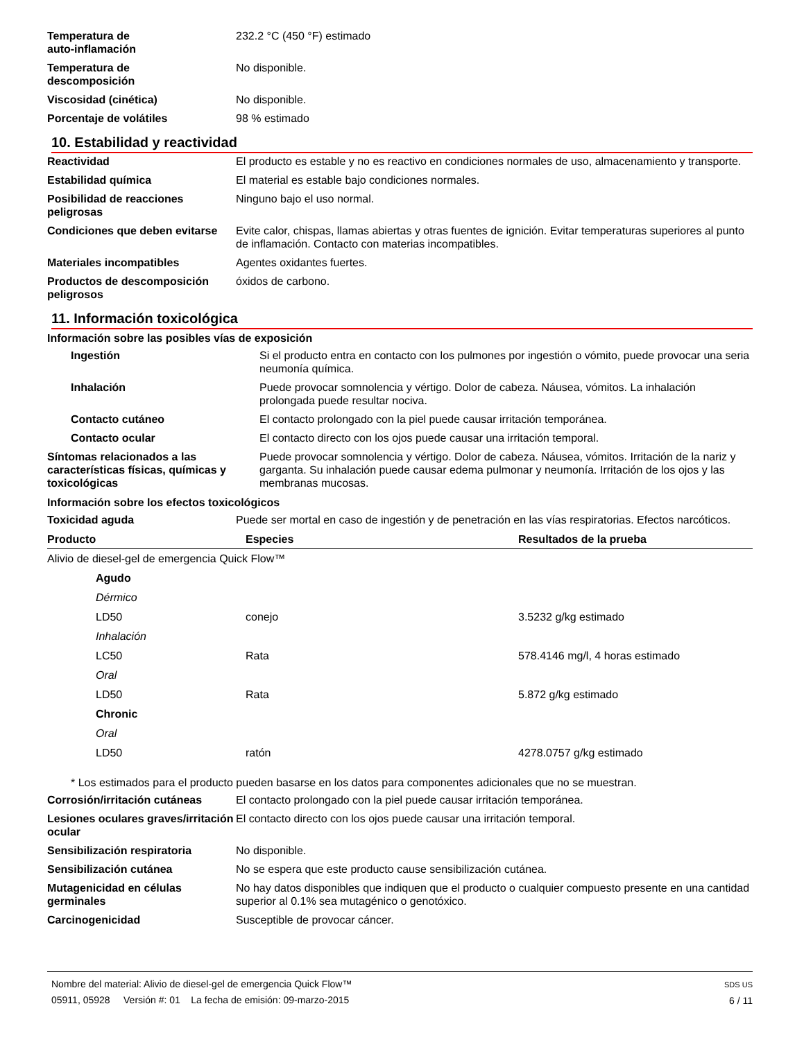| Temperatura de auto-inflamación | 232.2 °C (450 °F) estimado |
| Temperatura de descomposición | No disponible. |
| Viscosidad (cinética) | No disponible. |
| Porcentaje de volátiles | 98 % estimado |
10. Estabilidad y reactividad
| Reactividad | El producto es estable y no es reactivo en condiciones normales de uso, almacenamiento y transporte. |
| Estabilidad química | El material es estable bajo condiciones normales. |
| Posibilidad de reacciones peligrosas | Ninguno bajo el uso normal. |
| Condiciones que deben evitarse | Evite calor, chispas, llamas abiertas y otras fuentes de ignición. Evitar temperaturas superiores al punto de inflamación. Contacto con materias incompatibles. |
| Materiales incompatibles | Agentes oxidantes fuertes. |
| Productos de descomposición peligrosos | óxidos de carbono. |
11. Información toxicológica
Información sobre las posibles vías de exposición
| Ingestión | Si el producto entra en contacto con los pulmones por ingestión o vómito, puede provocar una seria neumonía química. |
| Inhalación | Puede provocar somnolencia y vértigo. Dolor de cabeza. Náusea, vómitos. La inhalación prolongada puede resultar nociva. |
| Contacto cutáneo | El contacto prolongado con la piel puede causar irritación temporánea. |
| Contacto ocular | El contacto directo con los ojos puede causar una irritación temporal. |
| Síntomas relacionados a las características físicas, químicas y toxicológicas | Puede provocar somnolencia y vértigo. Dolor de cabeza. Náusea, vómitos. Irritación de la nariz y garganta. Su inhalación puede causar edema pulmonar y neumonía. Irritación de los ojos y las membranas mucosas. |
Información sobre los efectos toxicológicos
| Toxicidad aguda | Puede ser mortal en caso de ingestión y de penetración en las vías respiratorias. Efectos narcóticos. |
| Producto | Especies | Resultados de la prueba |
| --- | --- | --- |
| Alivio de diesel-gel de emergencia Quick Flow™ | | |
| Agudo | | |
| Dérmico | | |
| LD50 | conejo | 3.5232 g/kg estimado |
| Inhalación | | |
| LC50 | Rata | 578.4146 mg/l, 4 horas estimado |
| Oral | | |
| LD50 | Rata | 5.872 g/kg estimado |
| Chronic | | |
| Oral | | |
| LD50 | ratón | 4278.0757 g/kg estimado |
* Los estimados para el producto pueden basarse en los datos para componentes adicionales que no se muestran.
| Corrosión/irritación cutáneas | El contacto prolongado con la piel puede causar irritación temporánea. |
| Lesiones oculares graves/irritación ocular | El contacto directo con los ojos puede causar una irritación temporal. |
| Sensibilización respiratoria | No disponible. |
| Sensibilización cutánea | No se espera que este producto cause sensibilización cutánea. |
| Mutagenicidad en células germinales | No hay datos disponibles que indiquen que el producto o cualquier compuesto presente en una cantidad superior al 0.1% sea mutagénico o genotóxico. |
| Carcinogenicidad | Susceptible de provocar cáncer. |
Nombre del material: Alivio de diesel-gel de emergencia Quick Flow™
05911, 05928 Versión #: 01 La fecha de emisión: 09-marzo-2015
SDS US
6 / 11